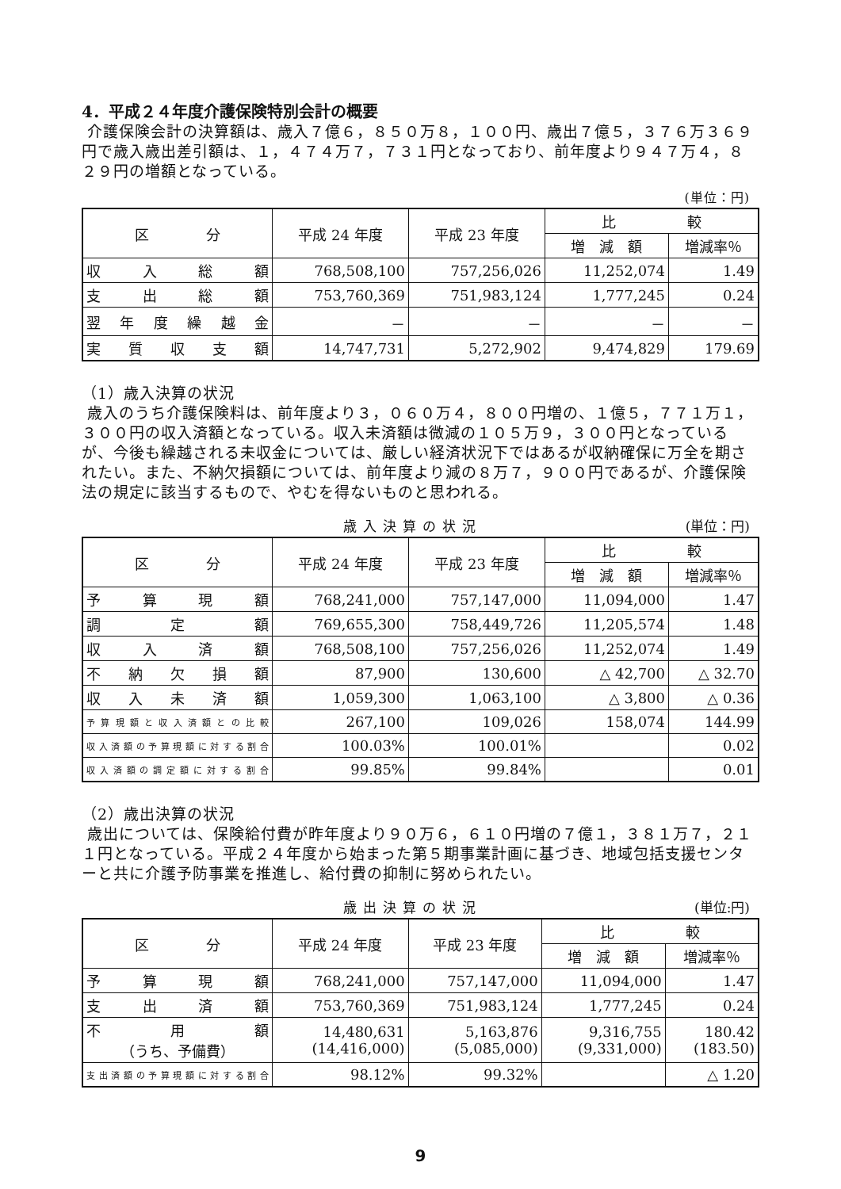4．平成２４年度介護保険特別会計の概要
介護保険会計の決算額は、歳入７億６，８５０万８，１００円、歳出７億５，３７６万３６９円で歳入歳出差引額は、１，４７４万７，７３１円となっており、前年度より９４７万４，８２９円の増額となっている。
(単位：円)
| 区 分 | 平成 24 年度 | 平成 23 年度 | 比 較 | |
| --- | --- | --- | --- | --- |
| | | | 増 減 額 | 増減率％ |
| 収入総額 | 768,508,100 | 757,256,026 | 11,252,074 | 1.49 |
| 支出総額 | 753,760,369 | 751,983,124 | 1,777,245 | 0.24 |
| 翌年度繰越金 | － | － | － | － |
| 実質収支額 | 14,747,731 | 5,272,902 | 9,474,829 | 179.69 |
（1）歳入決算の状況
歳入のうち介護保険料は、前年度より３，０６０万４，８００円増の、１億５，７７１万１，３００円の収入済額となっている。収入未済額は微減の１０５万９，３００円となっているが、今後も繰越される未収金については、厳しい経済状況下ではあるが収納確保に万全を期されたい。また、不納欠損額については、前年度より減の８万７，９００円であるが、介護保険法の規定に該当するもので、やむを得ないものと思われる。
歳入決算の状況 (単位：円)
| 区 分 | 平成 24 年度 | 平成 23 年度 | 比 較 | |
| --- | --- | --- | --- | --- |
| | | | 増 減 額 | 増減率％ |
| 予算現額 | 768,241,000 | 757,147,000 | 11,094,000 | 1.47 |
| 調定額 | 769,655,300 | 758,449,726 | 11,205,574 | 1.48 |
| 収入済額 | 768,508,100 | 757,256,026 | 11,252,074 | 1.49 |
| 不納欠損額 | 87,900 | 130,600 | △ 42,700 | △ 32.70 |
| 収入未済額 | 1,059,300 | 1,063,100 | △ 3,800 | △ 0.36 |
| 予算現額と収入済額との比較 | 267,100 | 109,026 | 158,074 | 144.99 |
| 収入済額の予算現額に対する割合 | 100.03% | 100.01% | | 0.02 |
| 収入済額の調定額に対する割合 | 99.85% | 99.84% | | 0.01 |
（2）歳出決算の状況
歳出については、保険給付費が昨年度より９０万６，６１０円増の７億１，３８１万７，２１１円となっている。平成２４年度から始まった第５期事業計画に基づき、地域包括支援センターと共に介護予防事業を推進し、給付費の抑制に努められたい。
歳出決算の状況 (単位:円)
| 区 分 | 平成 24 年度 | 平成 23 年度 | 比 較 | |
| --- | --- | --- | --- | --- |
| | | | 増 減 額 | 増減率％ |
| 予算現額 | 768,241,000 | 757,147,000 | 11,094,000 | 1.47 |
| 支出済額 | 753,760,369 | 751,983,124 | 1,777,245 | 0.24 |
| 不 用 額 （うち、予備費） | 14,480,631 (14,416,000) | 5,163,876 (5,085,000) | 9,316,755 (9,331,000) | 180.42 (183.50) |
| 支出済額の予算現額に対する割合 | 98.12% | 99.32% | | △ 1.20 |
9